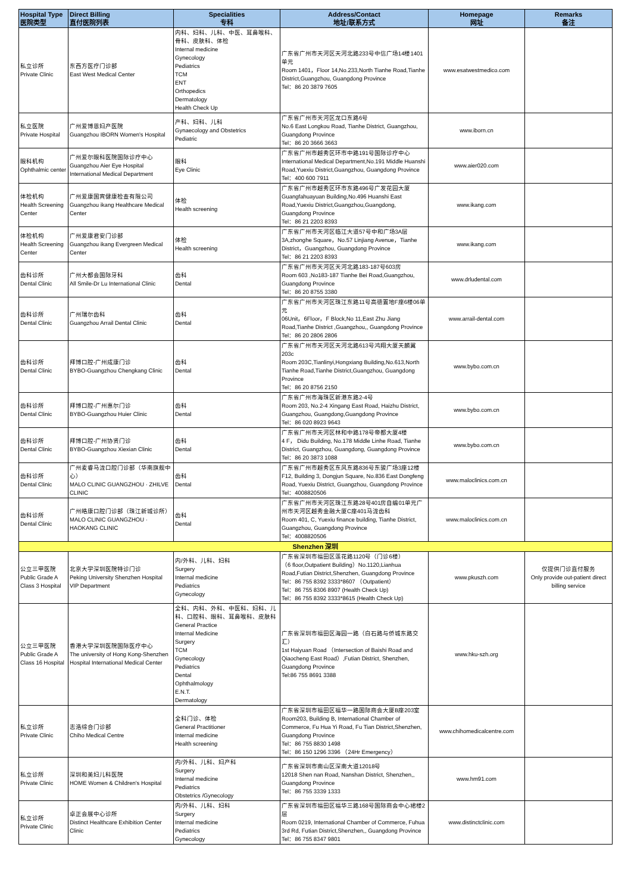| Hospital Type 医院类型 | Direct Billing 直付医院列表 | Specialities 专科 | Address/Contact 地址/联系方式 | Homepage 网址 | Remarks 备注 |
| --- | --- | --- | --- | --- | --- |
| 私立诊所 Private Clinic | 东西方医疗门诊部 East West Medical Center | 内科、妇科、儿科、中医、耳鼻喉科、骨科、皮肤科、体检 Internal medicine Gynecology Pediatrics TCM ENT Orthopedics Dermatology Health Check Up | 广东省广州市天河区天河北路233号中信广场14楼1401单元 Room 1401，Floor 14,No.233,North Tianhe Road,Tianhe District,Guangzhou, Guangdong Province Tel：86 20 3879 7605 | www.esatwestmedico.com | |
| 私立医院 Private Hospital | 广州爱博恩妇产医院 Guangzhou IBORN Women's Hospital | 产科、妇科、儿科 Gynaecology and Obstetrics Pediatric | 广东省广州市天河区龙口东路6号 No.6 East Longkou Road, Tianhe District, Guangzhou, Guangdong Province Tel：86 20 3666 3663 | www.iborn.cn | |
| 眼科机构 Ophthalmic center | 广州爱尔眼科医院国际诊疗中心 Guangzhou Aier Eye Hospital International Medical Department | 眼科 Eye Clinic | 广东省广州市越秀区环市中路191号国际诊疗中心 International Medical Department,No.191 Middle Huanshi Road,Yuexiu District,Guangzhou, Guangdong Province Tel：400 600 7911 | www.aier020.com | |
| 体检机构 Health Screening Center | 广州爱康国宾健康检查有限公司 Guangzhou ikang Healthcare Medical Center | 体检 Health screening | 广东省广州市越秀区环市东路496号广发花园大厦 Guangfahuayuan Building,No.496 Huanshi East Road,Yuexiu District,Guangzhou,Guangdong, Guangdong Province Tel：86 21 2203 8393 | www.ikang.com | |
| 体检机构 Health Screening Center | 广州爱康君安门诊部 Guangzhou ikang Evergreen Medical Center | 体检 Health screening | 广东省广州市天河区临江大道57号中和广场3A层 3A,zhonghe Square，No.57 Linjiang Avenue，Tianhe District，Guangzhou, Guangdong Province Tel：86 21 2203 8393 | www.ikang.com | |
| 齿科诊所 Dental Clinic | 广州大都会国际牙科 All Smile-Dr Lu International Clinic | 齿科 Dental | 广东省广州市天河区天河北路183-187号603房 Room 603 ,No183-187 Tianhe Bei Road,Guangzhou, Guangdong Province Tel：86 20 8755 3380 | www.drludental.com | |
| 齿科诊所 Dental Clinic | 广州瑞尔齿科 Guangzhou Arrail Dental Clinic | 齿科 Dental | 广东省广州市天河区珠江东路11号高德置地F座6楼06单元 06Unit，6Floor，F Block,No 11,East Zhu Jiang Road,Tianhe District ,Guangzhou,, Guangdong Province Tel：86 20 2806 2806 | www.arrail-dental.com | |
| 齿科诊所 Dental Clinic | 拜博口腔-广州成康门诊 BYBO-Guangzhou Chengkang Clinic | 齿科 Dental | 广东省广州市天河区天河北路613号鸿翔大厦天麟翼203c Room 203C,Tianlinyi,Hongxiang Building,No.613,North Tianhe Road,Tianhe District,Guangzhou, Guangdong Province Tel：86 20 8756 2150 | www.bybo.com.cn | |
| 齿科诊所 Dental Clinic | 拜博口腔-广州惠尔门诊 BYBO-Guangzhou Huier Clinic | 齿科 Dental | 广东省广州市海珠区新港东路2-4号 Room 203, No.2-4 Xingang East Road, Haizhu District, Guangzhou, Guangdong,Guangdong Province Tel：86 020 8923 9643 | www.bybo.com.cn | |
| 齿科诊所 Dental Clinic | 拜博口腔-广州协贤门诊 BYBO-Guangzhou Xiexian Clinic | 齿科 Dental | 广东省广州市天河区林和中路178号帝都大厦4楼 4 F， Didu Building, No.178 Middle Linhe Road, Tianhe District, Guangzhou, Guangdong, Guangdong Province Tel：86 20 3873 1088 | www.bybo.com.cn | |
| 齿科诊所 Dental Clinic | 广州麦睿马泷口腔门诊部（华南旗舰中心） MALO CLINIC GUANGZHOU · ZHILVE CLINIC | 齿科 Dental | 广东省广州市越秀区东风东路836号东骏广场3座12楼 F12, Building 3, Dongjun Square, No.836 East Dongfeng Road, Yuexiu District, Guangzhou, Guangdong Province Tel：4008820506 | www.maloclinics.com.cn | |
| 齿科诊所 Dental Clinic | 广州皓康口腔门诊部（珠江新城诊所） MALO CLINIC GUANGZHOU · HAOKANG CLINIC | 齿科 Dental | 广东省广州市天河区珠江东路28号401房自编01单元广州市天河区越秀金融大厦C座401马泷齿科 Room 401, C, Yuexiu finance building, Tianhe District, Guangzhou, Guangdong Province Tel：4008820506 | www.maloclinics.com.cn | |
| Shenzhen 深圳 | | | | | |
| 公立三甲医院 Public Grade A Class 3 Hospital | 北京大学深圳医院特诊门诊 Peking University Shenzhen Hospital VIP Department | 内/外科、儿科、妇科 Surgery Internal medicine Pediatrics Gynecology | 广东省深圳市福田区莲花路1120号（门诊6楼） （6 floor,Outpatient Building）No.1120,Lianhua Road,Futian District,Shenzhen, Guangdong Province Tel：86 755 8392 3333*8607 （Outpatient） Tel：86 755 8306 8907 (Health Check Up) Tel：86 755 8392 3333*8615 (Health Check Up) | www.pkuszh.com | 仅提供门诊直付服务 Only provide out-patient direct billing service |
| 公立三甲医院 Public Grade A Class 16 Hospital | 香港大学深圳医院国际医疗中心 The university of Hong Kong-Shenzhen Hospital International Medical Center | 全科、内科、外科、中医科、妇科、儿科、口腔科、眼科、耳鼻喉科、皮肤科 General Practice Internal Medicine Surgery TCM Gynecology Pediatrics Dental Ophthalmology E.N.T. Dermatology | 广东省深圳市福田区海园一路（白石路与侨城东路交汇） 1st Haiyuan Road （Intersection of Baishi Road and Qiaocheng East Road）,Futian District, Shenzhen, Guangdong Province Tel:86 755 8691 3388 | www.hku-szh.org | |
| 私立诊所 Private Clinic | 志浩综合门诊部 Chiho Medical Centre | 全科门诊、体检 General Practitioner Internal medicine Health screening | 广东省深圳市福田区福华一路国际商会大厦B座203室 Room203, Building B, International Chamber of Commerce, Fu Hua Yi Road, Fu Tian District,Shenzhen, Guangdong Province Tel：86 755 8830 1498 Tel：86 150 1296 3396 （24Hr Emergency） | www.chihomedicalcentre.com | |
| 私立诊所 Private Clinic | 深圳和美妇儿科医院 HOME Women & Children's Hospital | 内/外科、儿科、妇产科 Surgery Internal medicine Pediatrics Obstetrics /Gynecology | 广东省深圳市南山区深南大道12018号 12018 Shen nan Road, Nanshan District, Shenzhen,, Guangdong Province Tel：86 755 3339 1333 | www.hm91.com | |
| 私立诊所 Private Clinic | 卓正会展中心诊所 Distinct Healthcare Exhibition Center Clinic | 内/外科、儿科、妇科 Surgery Internal medicine Pediatrics Gynecology | 广东省深圳市福田区福华三路168号国际商会中心裙楼2层 Room 0219, International Chamber of Commerce, Fuhua 3rd Rd, Futian District,Shenzhen,, Guangdong Province Tel：86 755 8347 9801 | www.distinctclinic.com | |